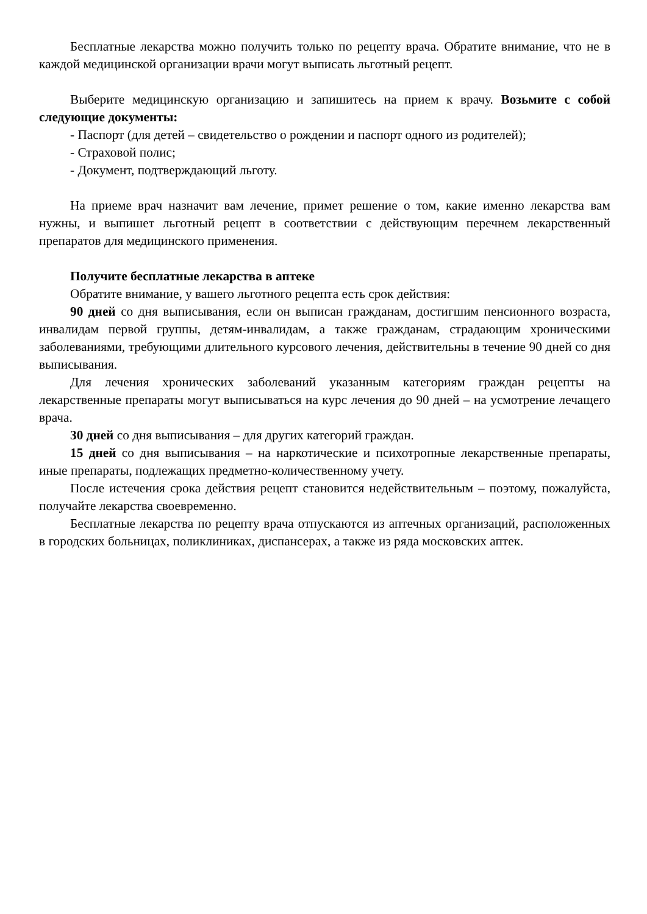Бесплатные лекарства можно получить только по рецепту врача. Обратите внимание, что не в каждой медицинской организации врачи могут выписать льготный рецепт.
Выберите медицинскую организацию и запишитесь на прием к врачу. Возьмите с собой следующие документы:
- Паспорт (для детей – свидетельство о рождении и паспорт одного из родителей);
- Страховой полис;
- Документ, подтверждающий льготу.
На приеме врач назначит вам лечение, примет решение о том, какие именно лекарства вам нужны, и выпишет льготный рецепт в соответствии с действующим перечнем лекарственный препаратов для медицинского применения.
Получите бесплатные лекарства в аптеке
Обратите внимание, у вашего льготного рецепта есть срок действия:
90 дней со дня выписывания, если он выписан гражданам, достигшим пенсионного возраста, инвалидам первой группы, детям-инвалидам, а также гражданам, страдающим хроническими заболеваниями, требующими длительного курсового лечения, действительны в течение 90 дней со дня выписывания.
Для лечения хронических заболеваний указанным категориям граждан рецепты на лекарственные препараты могут выписываться на курс лечения до 90 дней – на усмотрение лечащего врача.
30 дней со дня выписывания – для других категорий граждан.
15 дней со дня выписывания – на наркотические и психотропные лекарственные препараты, иные препараты, подлежащих предметно-количественному учету.
После истечения срока действия рецепт становится недействительным – поэтому, пожалуйста, получайте лекарства своевременно.
Бесплатные лекарства по рецепту врача отпускаются из аптечных организаций, расположенных в городских больницах, поликлиниках, диспансерах, а также из ряда московских аптек.